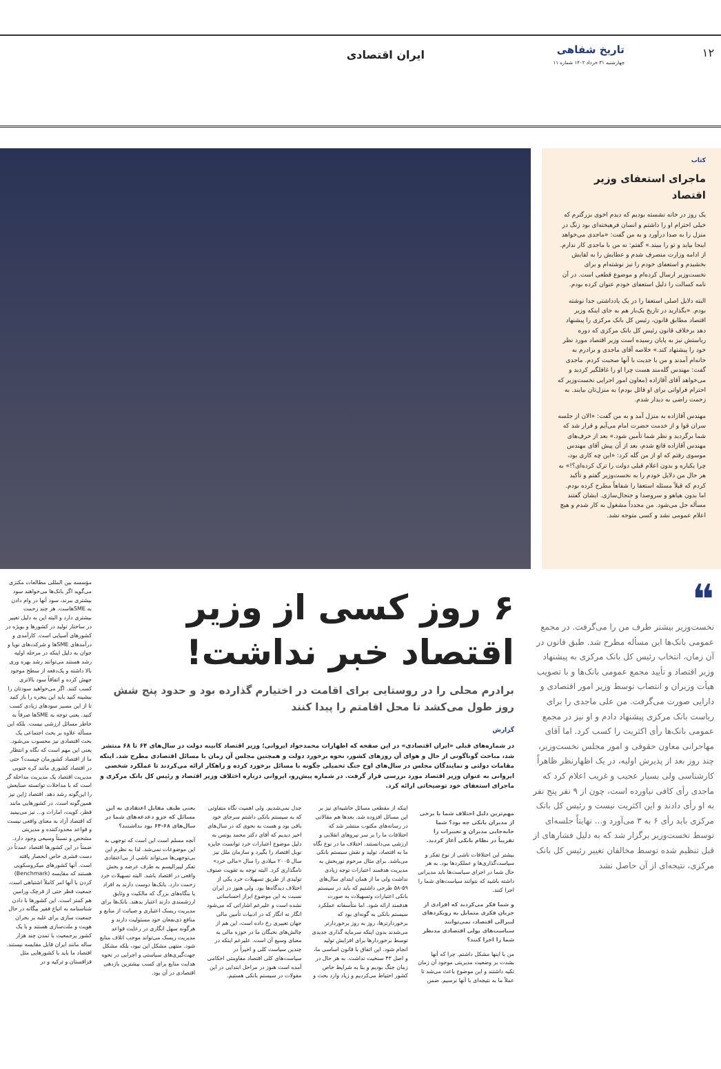۱۲ تاریخ شفاهی
چهارشنبه ۳۱ خرداد ۱۴۰۲ شماره ۱۱
ایران اقتصادی
کتاب
ماجرای استعفای وزیر اقتصاد
یک روز در خانه نشسته بودیم که دیدم اخوی بزرگترم که خیلی احترام او را داشتم و انسان فرهیخته‌ای بود زنگ در منزل را به صدا درآورد و به من گفت: «ماجدی می‌خواهد اینجا بیاید و تو را ببیند.» گفتم: نه من با ماجدی کار ندارم. از ادامه وزارت منصرف شدم و عطایش را به لقایش بخشیدم و استعفای خودم را نیز نوشته‌ام و برای نخست‌وزیر ارسال کرده‌ام و موضوع قطعی است. در آن نامه کسالت را دلیل استعفای خودم عنوان کرده بودم.
البته دلایل اصلی استعفا را در یک یادداشتی جدا نوشته بودم. «بگذارید در تاریخ یک‌بار هم به جای اینکه وزیر اقتصاد مطابق قانون، رئیس کل بانک مرکزی را پیشنهاد دهد برخلاف قانون رئیس کل بانک مرکزی که دوره ریاستش نیز به پایان رسیده است وزیر اقتصاد مورد نظر خود را پیشنهاد کند.» خلاصه آقای ماجدی و برادرم به خانه‌ام آمدند و من با جدیت با آنها صحبت کردم. ماجدی گفت: مهندس گله‌مند هست چرا او را غافلگیر کردید و می‌خواهد آقای آقازاده (معاون امور اجرایی نخست‌وزیر که احترام فراوانی برای او قائل بودم) به منزل‌تان بیایند. به زحمت راضی به دیدار شدم.
مهندس آقازاده به منزل آمد و به من گفت: «الان از جلسه سران قوا و از خدمت حضرت امام می‌آیم و قرار شد که شما برگردید و نظر شما تأمین شود.» بعد از حرف‌های مهندس آقازاده قانع شدم، بعد از آن پیش آقای مهندس موسوی رفتم که او از من گله کرد: «این چه کاری بود، چرا یکباره و بدون اعلام قبلی دولت را ترک کرده‌ای؟!» به هر حال من دلایل خودم را به نخست‌وزیر گفتم و تأکید کردم که قبلاً مسئله استعفا را شفاهاً مطرح کرده بودم. اما بدون هیاهو و سروصدا و جنجال‌سازی. ایشان گفتند مسأله حل می‌شود. من مجدداً مشغول به کار شدم و هیچ اعلام عمومی نشد و کسی متوجه نشد.
❝
نخست‌وزیر بیشتر طرف من را می‌گرفت. در مجمع عمومی بانک‌ها این مسأله مطرح شد. طبق قانون در آن زمان، انتخاب رئیس کل بانک مرکزی به پیشنهاد وزیر اقتصاد و تأیید مجمع عمومی بانک‌ها و با تصویب هیأت وزیران و انتصاب توسط وزیر امور اقتصادی و دارایی صورت می‌گرفت. من علی ماجدی را برای ریاست بانک مرکزی پیشنهاد دادم و او نیز در مجمع عمومی بانک‌ها رأی اکثریت را کسب کرد. اما آقای مهاجرانی معاون حقوقی و امور مجلس نخست‌وزیر، چند روز بعد از پذیرش اولیه، در یک اظهارنظر ظاهراً کارشناسی ولی بسیار عجیب و غریب اعلام کرد که ماجدی رأی کافی نیاورده است، چون از ۹ نفر پنج نفر به او رأی دادند و این اکثریت نیست و رئیس کل بانک مرکزی باید رأی ۶ به ۳ می‌آورد و... نهایتاً جلسه‌ای توسط نخست‌وزیر برگزار شد که به دلیل فشارهای از قبل تنظیم شده توسط مخالفان تغییر رئیس کل بانک مرکزی، نتیجه‌ای از آن حاصل نشد
۶ روز کسی از وزیر اقتصاد خبر نداشت!
برادرم محلی را در روستایی برای اقامت در اختیارم گذارده بود و حدود پنج شش روز طول می‌کشد تا محل اقامتم را پیدا کنند
گزارش
در شماره‌های قبلی «ایران اقتصادی» در این صفحه که اظهارات محمدجواد ایروانی؛ وزیر اقتصاد کابینه دولت در سال‌های ۶۴ تا ۶۸ منتشر شد، مباحث گوناگونی از حال و هوای آن روزهای کشور، نحوه برخورد دولت و همچنین مجلس آن زمان با مسائل اقتصادی مطرح شد. اینکه مقامات دولتی و نمایندگان مجلس در سال‌های اوج جنگ تحمیلی چگونه با مسائل برخورد کرده و راهکار ارائه می‌کردند تا عملکرد شخصی ایروانی به عنوان وزیر اقتصاد مورد بررسی قرار گرفت. در شماره پیش‌رو، ایروانی درباره اختلاف وزیر اقتصاد و رئیس کل بانک مرکزی و ماجرای استعفای خود توضیحاتی ارائه کرد.
مهم‌ترین دلیل اختلاف شما با برخی از مدیران بانکی چه بود؟ شما جابه‌جایی مدیران و تغییرات را تقریباً در نظام بانکی آغاز کردید.
بیشتر این اختلافات ناشی از نوع تفکر و سیاست‌گذاری‌ها و عملکردها بود. به هر حال شما در اجرای سیاست‌ها باید مدیرانی داشته باشید که بتوانند سیاست‌های شما را اجرا کنند.
و شما فکر می‌کردید که افرادی از جریان فکری متمایل به رویکردهای لیبرالی اقتصاد، نمی‌توانند سیاست‌های پولی اقتصادی مدنظر شما را اجرا کنند؟
من با اینها مشکل داشتم. چرا که آنها بشدت بر وضعیت مدیریتی موجود آن زمان تکیه داشتند و این موضوع باعث می‌شد تا عملاً ما به نتیجه‌ای با آنها نرسیم. ضمن اینکه از مقطعی مسائل حاشیه‌ای نیز بر این مسائل افزوده شد. بعدها هم مقالاتی در رسانه‌های مکتوب منتشر شد که اختلافات ما را بر سر نیروهای انقلابی و ارزشی می‌دانستند. اختلاف ما در نوع نگاه ما به اقتصاد، تولید و نقش سیستم بانکی می‌باشد. برای مثال مرحوم نوربخش به مدیریت هدفمند اعتبارات توجه زیادی نداشت ولی ما از همان ابتدای سال‌های ۵۹-۵۸ طرحی داشتیم که باید در سیستم بانکی اعتبارات وتسهیلات به صورت هدفمند ارائه شود. اما متأسفانه عملکرد سیستم بانکی به گونه‌ای بود که برخوردارترها، روز به روز برخوردارتر می‌شدند بدون اینکه سرمایه گذاری جدیدی توسط برخوردارها برای افزایش تولید انجام شود. این اتفاق با قانون اساسی ما، و اصل ۴۳ سنخیت نداشت. به هر حال در زمان جنگ بودیم و بنا به شرایط خاص کشور احتیاط می‌کردیم و زیاد وارد بحث و جدل نمی‌شدیم. ولی اهمیت نگاه متفاوتی که به سیستم بانکی داشتم سرجای خود باقی بود و هست به نحوی که در سال‌های اخیر دیدیم که آقای دکتر محمد یونس به دلیل موضوع اعتبارات خرد توانست جایزه نوبل اقتصاد را بگیرد و سازمان ملل نیز سال ۲۰۰۵ میلادی را سال «مالی خرد» نامگذاری کرد. البته توجه به تقویت صنوف تولیدی از طریق تسهیلات خرد یکی از اختلاف دیدگاه‌ها بود. ولی هنوز در ایران نسبت به این موضوع ابراز احساساتی نشده است و علیرغم اشاراتی که می‌شود انگار نه انگار که در ادبیات تأمین مالی جهان تغییری رخ داده است، این هم از چالش‌های نخبگان ما در حوزه مالی به معنای وسیع آن است. علیرغم اینکه در چندین سیاست کلی و اخیراً در سیاست‌های کلی اقتصاد مقاومتی احکامی آمده است هنوز در مراحل ابتدایی در این مقولات در سیستم بانکی هستیم.
یعنی طیف مقابل اعتقادی به این مسائل که جزو دغدغه‌های شما در سال‌های ۶۸-۶۴ بود نداشتند؟
آنچه مسلم است این است که توجهی به این موضوعات نمی‌شد. لذا به نظرم این بی‌توجهی‌ها می‌تواند ناشی از بی‌اعتقادی تفکر لیبرالیسم به طرف عرضه و بخش واقعی در اقتصاد باشد. البته تسهیلات خرد زحمت دارد. بانک‌ها دوست دارند به افراد یا بنگاه‌های بزرگ که مالکیت و وثایق ارزشمندی دارند اعتبار بدهند. بانک‌ها برای مدیریت ریسک اعتباری و صیانت از منابع و منافع ذی‌نفعان خود مسئولیت دارند و هرگونه سهل انگاری در رعایت قواعد مدیریت ریسک می‌تواند موجب اتلاف منابع شود. منتهی مشکل این نبود، بلکه مشکل جهت‌گیری‌های سیاستی و اجرایی در نحوه هدایت منابع برای کسب بیشترین بازدهی اقتصادی در آن بود.
مؤسسه بین المللی مطالعات مکنزی می‌گوید اگر بانک‌ها می‌خواهند سود بیشتری ببرند، سود آنها در وام دادن به SMEهاست. هر چند زحمت بیشتری دارد و البته این به دلیل تغییر در ساختار تولید در کشورها و بویژه در کشورهای آسیایی است. کارآمدی و درآمدهای SMEها و شرکت‌های نوپا و جوان به دلیل اینکه در مرحله اولیه رشد هستند می‌توانند رشد بهره وری بالا داشته و یک‌دفعه از سطح موجود جهش کرده و اتفاقاً سود بالاتری کسب کنند. اگر می‌خواهید سودتان را بیشینه کنید باید این پنجره را باز کنید تا از این مسیر سودهای زیادی کسب کنید. یعنی توجه به SMEها صرفاً به خاطر مسائل ارزشی نیست. بلکه این مسأله علاوه بر بحث اجتماعی یک بحث اقتصادی نیز محسوب می‌شود. یعنی این مهم است که نگاه و انتظار ما از اقتصاد کشورمان چیست؟ حتی در اقتصاد کشوری مانند کره جنوبی مدیریت اقتصاد یک مدیریت مداخله گر است که با مداخلات توانسته صنایعش را این‌گونه رشد دهد. اقتصاد ژاپن نیز همین‌گونه است. در کشورهایی مانند قطر، کویت، امارات و... نیز می‌بینید که اقتصاد آزاد به معنای واقعی نیست و قواعد محدودکننده و مدیریتی مشخص و نسبتاً وسیعی وجود دارد. ضمناً در این کشورها اقتصاد عمدتاً در دست قشری خاص انحصار یافته است. آنها کشورهای میکروسکوپی هستند که مقایسه (Benchmark) کردن با آنها امر کاملاً اشتباهی است. جمعیت قطر حتی از قرچک ورامین هم کمتر است. این کشورها با دادن شناسنامه به اتباع فقیر بیگانه در حال جمعیت سازی برای غلبه بر بحران هویت و ملت‌سازی هستند و با یک کشور پرجمعیت با تمدن چند هزار ساله مانند ایران قابل مقایسه نیستند. اقتصاد ما باید با کشورهایی مثل قزاقستان و ترکیه و در